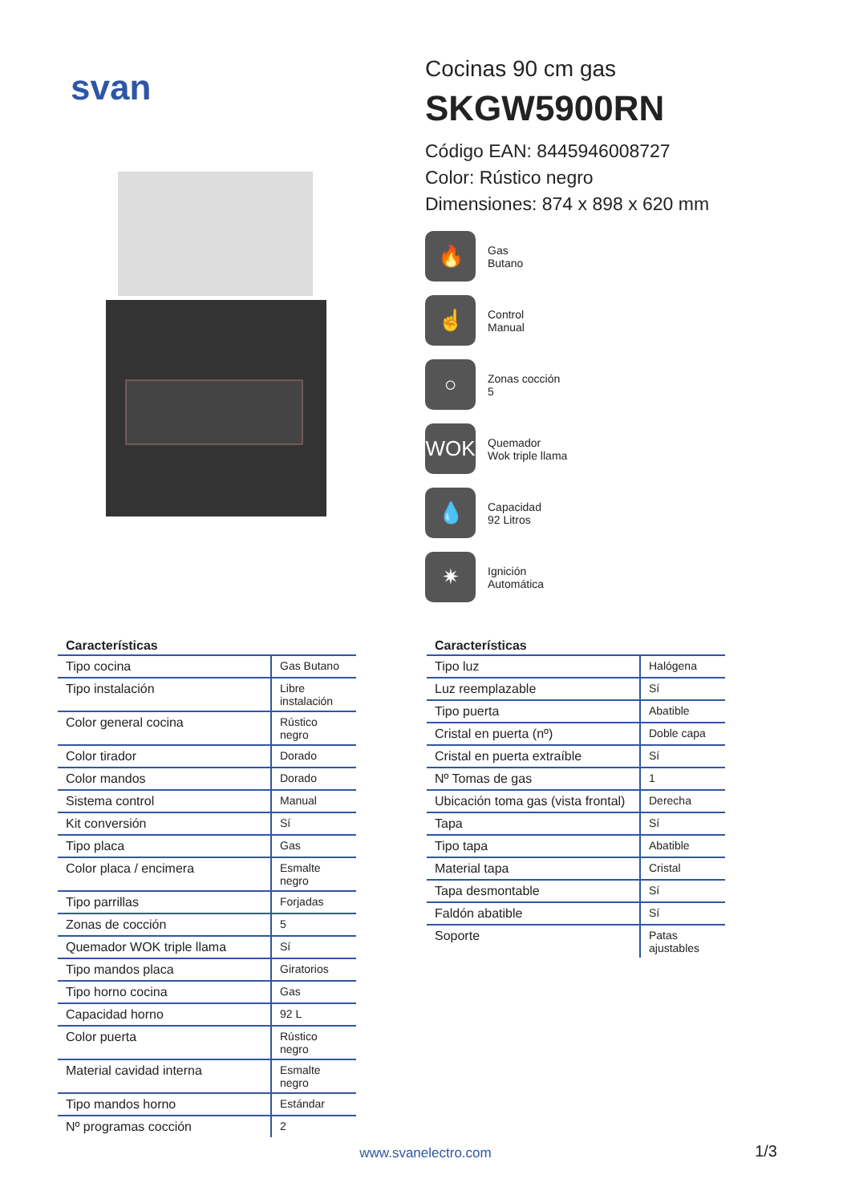svan
Cocinas 90 cm gas
SKGW5900RN
Código EAN: 8445946008727
Color: Rústico negro
Dimensiones: 874 x 898 x 620 mm
🔥
Gas
Butano
☝
Control
Manual
○
Zonas cocción
5
WOK
Quemador
Wok triple llama
💧
Capacidad
92 Litros
✷
Ignición
Automática
| Características | |
| --- | --- |
| Tipo cocina | Gas Butano |
| Tipo instalación | Libre instalación |
| Color general cocina | Rústico negro |
| Color tirador | Dorado |
| Color mandos | Dorado |
| Sistema control | Manual |
| Kit conversión | Sí |
| Tipo placa | Gas |
| Color placa / encimera | Esmalte negro |
| Tipo parrillas | Forjadas |
| Zonas de cocción | 5 |
| Quemador WOK triple llama | Sí |
| Tipo mandos placa | Giratorios |
| Tipo horno cocina | Gas |
| Capacidad horno | 92 L |
| Color puerta | Rústico negro |
| Material cavidad interna | Esmalte negro |
| Tipo mandos horno | Estándar |
| Nº programas cocción | 2 |
| Características | |
| --- | --- |
| Tipo luz | Halógena |
| Luz reemplazable | Sí |
| Tipo puerta | Abatible |
| Cristal en puerta (nº) | Doble capa |
| Cristal en puerta extraíble | Sí |
| Nº Tomas de gas | 1 |
| Ubicación toma gas (vista frontal) | Derecha |
| Tapa | Sí |
| Tipo tapa | Abatible |
| Material tapa | Cristal |
| Tapa desmontable | Sí |
| Faldón abatible | Sí |
| Soporte | Patas ajustables |
www.svanelectro.com 1/3